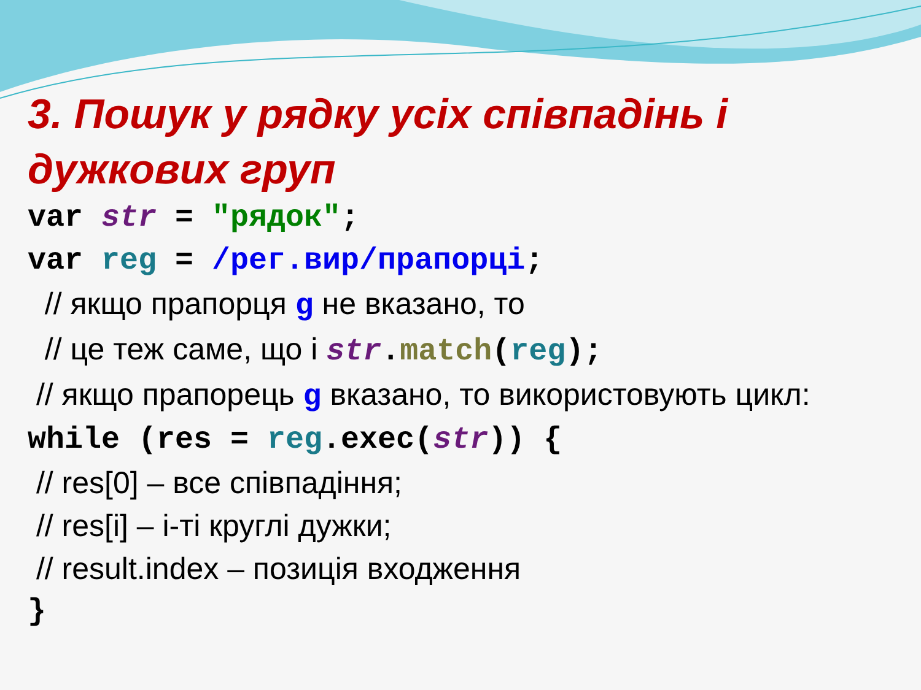3. Пошук у рядку усіх співпадінь і дужкових груп
var str = "рядок";
var reg = /рег.вир/прапорці;
// якщо прапорця g не вказано, то
// це теж саме, що і str.match(reg);
// якщо прапорець g вказано, то використовують цикл:
while (res = reg.exec(str)) {
// res[0] – все співпадіння;
// res[i] – i-ті круглі дужки;
// result.index – позиція входження
}